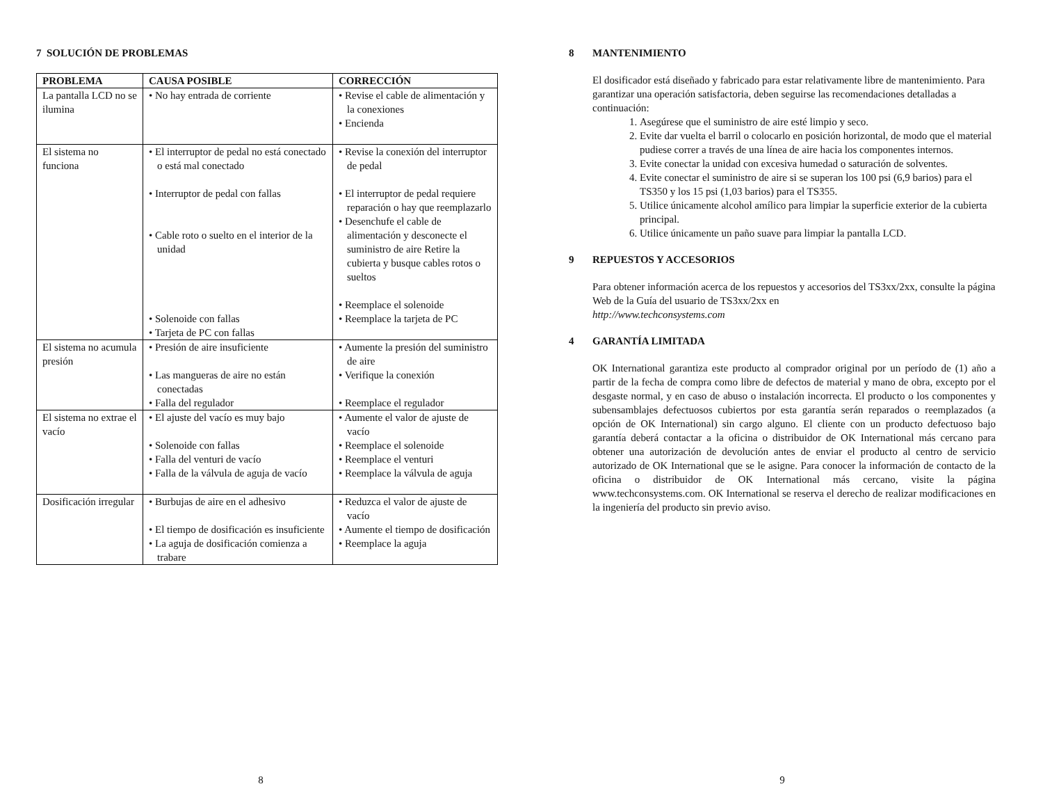7 SOLUCIÓN DE PROBLEMAS
| PROBLEMA | CAUSA POSIBLE | CORRECCIÓN |
| --- | --- | --- |
| La pantalla LCD no se ilumina | • No hay entrada de corriente | • Revise el cable de alimentación y la conexiones • Encienda |
| El sistema no funciona | • El interruptor de pedal no está conectado o está mal conectado • Interruptor de pedal con fallas • Cable roto o suelto en el interior de la unidad • Solenoide con fallas • Tarjeta de PC con fallas | • Revise la conexión del interruptor de pedal • El interruptor de pedal requiere reparación o hay que reemplazarlo • Desenchufe el cable de alimentación y desconecte el suministro de aire Retire la cubierta y busque cables rotos o sueltos • Reemplace el solenoide • Reemplace la tarjeta de PC |
| El sistema no acumula presión | • Presión de aire insuficiente • Las mangueras de aire no están conectadas • Falla del regulador | • Aumente la presión del suministro de aire • Verifique la conexión • Reemplace el regulador |
| El sistema no extrae el vacío | • El ajuste del vacío es muy bajo • Solenoide con fallas • Falla del venturi de vacío • Falla de la válvula de aguja de vacío | • Aumente el valor de ajuste de vacío • Reemplace el solenoide • Reemplace el venturi • Reemplace la válvula de aguja |
| Dosificación irregular | • Burbujas de aire en el adhesivo • El tiempo de dosificación es insuficiente • La aguja de dosificación comienza a trabare | • Reduzca el valor de ajuste de vacío • Aumente el tiempo de dosificación • Reemplace la aguja |
8
8 MANTENIMIENTO
El dosificador está diseñado y fabricado para estar relativamente libre de mantenimiento. Para garantizar una operación satisfactoria, deben seguirse las recomendaciones detalladas a continuación:
1. Asegúrese que el suministro de aire esté limpio y seco.
2. Evite dar vuelta el barril o colocarlo en posición horizontal, de modo que el material pudiese correr a través de una línea de aire hacia los componentes internos.
3. Evite conectar la unidad con excesiva humedad o saturación de solventes.
4. Evite conectar el suministro de aire si se superan los 100 psi (6,9 barios) para el TS350 y los 15 psi (1,03 barios) para el TS355.
5. Utilice únicamente alcohol amílico para limpiar la superficie exterior de la cubierta principal.
6. Utilice únicamente un paño suave para limpiar la pantalla LCD.
9 REPUESTOS Y ACCESORIOS
Para obtener información acerca de los repuestos y accesorios del TS3xx/2xx, consulte la página Web de la Guía del usuario de TS3xx/2xx en
http://www.techconsystems.com
4 GARANTÍA LIMITADA
OK International garantiza este producto al comprador original por un período de (1) año a partir de la fecha de compra como libre de defectos de material y mano de obra, excepto por el desgaste normal, y en caso de abuso o instalación incorrecta. El producto o los componentes y subensamblajes defectuosos cubiertos por esta garantía serán reparados o reemplazados (a opción de OK International) sin cargo alguno. El cliente con un producto defectuoso bajo garantía deberá contactar a la oficina o distribuidor de OK International más cercano para obtener una autorización de devolución antes de enviar el producto al centro de servicio autorizado de OK International que se le asigne. Para conocer la información de contacto de la oficina o distribuidor de OK International más cercano, visite la página www.techconsystems.com. OK International se reserva el derecho de realizar modificaciones en la ingeniería del producto sin previo aviso.
9